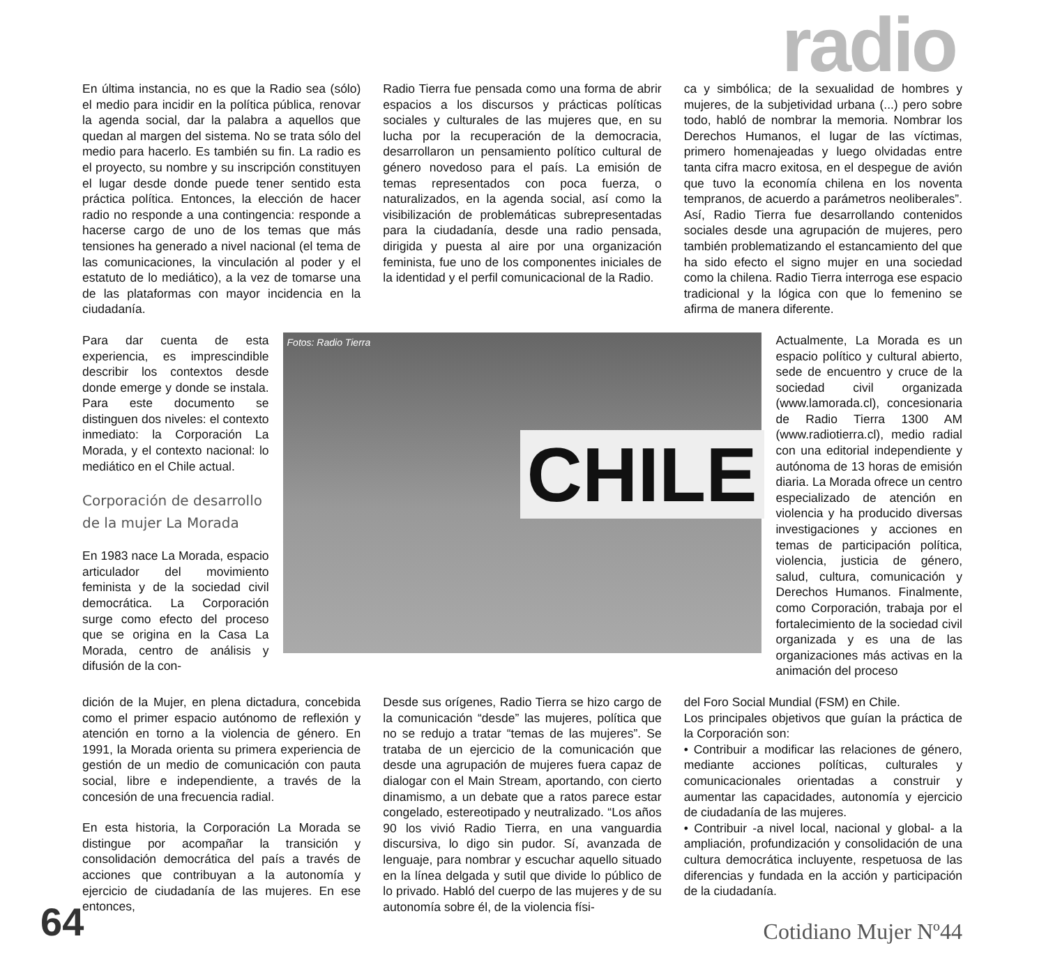radio
En última instancia, no es que la Radio sea (sólo) el medio para incidir en la política pública, renovar la agenda social, dar la palabra a aquellos que quedan al margen del sistema. No se trata sólo del medio para hacerlo. Es también su fin. La radio es el proyecto, su nombre y su inscripción constituyen el lugar desde donde puede tener sentido esta práctica política. Entonces, la elección de hacer radio no responde a una contingencia: responde a hacerse cargo de uno de los temas que más tensiones ha generado a nivel nacional (el tema de las comunicaciones, la vinculación al poder y el estatuto de lo mediático), a la vez de tomarse una de las plataformas con mayor incidencia en la ciudadanía.
Radio Tierra fue pensada como una forma de abrir espacios a los discursos y prácticas políticas sociales y culturales de las mujeres que, en su lucha por la recuperación de la democracia, desarrollaron un pensamiento político cultural de género novedoso para el país. La emisión de temas representados con poca fuerza, o naturalizados, en la agenda social, así como la visibilización de problemáticas subrepresentadas para la ciudadanía, desde una radio pensada, dirigida y puesta al aire por una organización feminista, fue uno de los componentes iniciales de la identidad y el perfil comunicacional de la Radio.
ca y simbólica; de la sexualidad de hombres y mujeres, de la subjetividad urbana (...) pero sobre todo, habló de nombrar la memoria. Nombrar los Derechos Humanos, el lugar de las víctimas, primero homenajeadas y luego olvidadas entre tanta cifra macro exitosa, en el despegue de avión que tuvo la economía chilena en los noventa tempranos, de acuerdo a parámetros neoliberales”. Así, Radio Tierra fue desarrollando contenidos sociales desde una agrupación de mujeres, pero también problematizando el estancamiento del que ha sido efecto el signo mujer en una sociedad como la chilena. Radio Tierra interroga ese espacio tradicional y la lógica con que lo femenino se afirma de manera diferente.
Para dar cuenta de esta experiencia, es imprescindible describir los contextos desde donde emerge y donde se instala. Para este documento se distinguen dos niveles: el contexto inmediato: la Corporación La Morada, y el contexto nacional: lo mediático en el Chile actual.
Corporación de desarrollo de la mujer La Morada
En 1983 nace La Morada, espacio articulador del movimiento feminista y de la sociedad civil democrática. La Corporación surge como efecto del proceso que se origina en la Casa La Morada, centro de análisis y difusión de la con-
Fotos: Radio Tierra
CHILE
Actualmente, La Morada es un espacio político y cultural abierto, sede de encuentro y cruce de la sociedad civil organizada (www.lamorada.cl), concesionaria de Radio Tierra 1300 AM (www.radiotierra.cl), medio radial con una editorial independiente y autónoma de 13 horas de emisión diaria. La Morada ofrece un centro especializado de atención en violencia y ha producido diversas investigaciones y acciones en temas de participación política, violencia, justicia de género, salud, cultura, comunicación y Derechos Humanos. Finalmente, como Corporación, trabaja por el fortalecimiento de la sociedad civil organizada y es una de las organizaciones más activas en la animación del proceso
dición de la Mujer, en plena dictadura, concebida como el primer espacio autónomo de reflexión y atención en torno a la violencia de género. En 1991, la Morada orienta su primera experiencia de gestión de un medio de comunicación con pauta social, libre e independiente, a través de la concesión de una frecuencia radial.
En esta historia, la Corporación La Morada se distingue por acompañar la transición y consolidación democrática del país a través de acciones que contribuyan a la autonomía y ejercicio de ciudadanía de las mujeres. En ese entonces,
Desde sus orígenes, Radio Tierra se hizo cargo de la comunicación “desde” las mujeres, política que no se redujo a tratar “temas de las mujeres”. Se trataba de un ejercicio de la comunicación que desde una agrupación de mujeres fuera capaz de dialogar con el Main Stream, aportando, con cierto dinamismo, a un debate que a ratos parece estar congelado, estereotipado y neutralizado. “Los años 90 los vivió Radio Tierra, en una vanguardia discursiva, lo digo sin pudor. Sí, avanzada de lenguaje, para nombrar y escuchar aquello situado en la línea delgada y sutil que divide lo público de lo privado. Habló del cuerpo de las mujeres y de su autonomía sobre él, de la violencia físi-
del Foro Social Mundial (FSM) en Chile.
Los principales objetivos que guían la práctica de la Corporación son:
• Contribuir a modificar las relaciones de género, mediante acciones políticas, culturales y comunicacionales orientadas a construir y aumentar las capacidades, autonomía y ejercicio de ciudadanía de las mujeres.
• Contribuir -a nivel local, nacional y global- a la ampliación, profundización y consolidación de una cultura democrática incluyente, respetuosa de las diferencias y fundada en la acción y participación de la ciudadanía.
64 Cotidiano Mujer Nº44